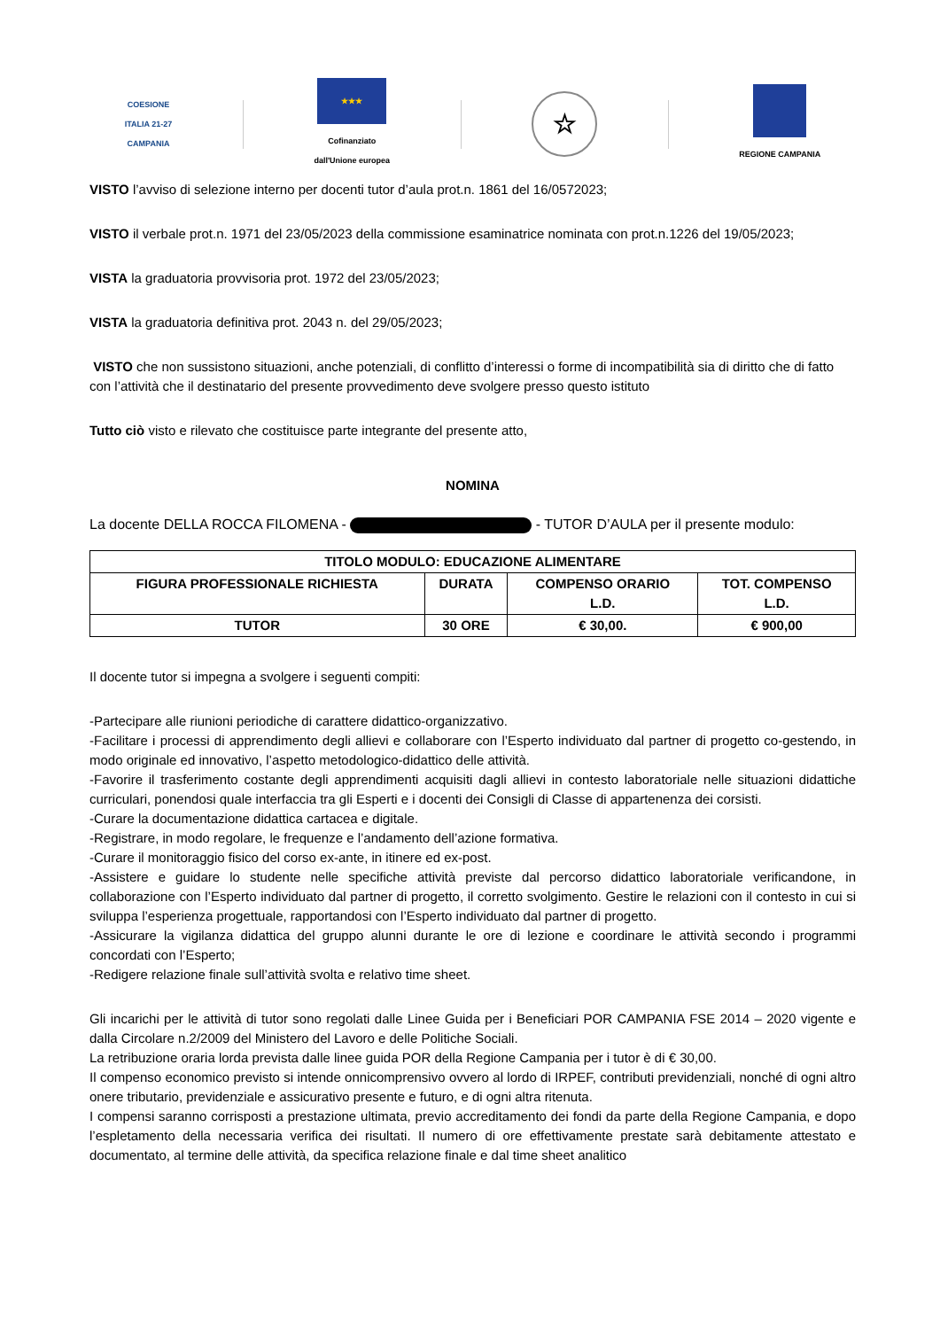COESIONE
ITALIA 21-27
CAMPANIA
★★★
Cofinanziato
dall'Unione europea
☆
REGIONE CAMPANIA
VISTO l’avviso di selezione interno per docenti tutor d’aula prot.n. 1861 del 16/0572023;
VISTO il verbale prot.n. 1971 del 23/05/2023 della commissione esaminatrice nominata con prot.n.1226 del 19/05/2023;
VISTA la graduatoria provvisoria prot. 1972 del 23/05/2023;
VISTA la graduatoria definitiva prot. 2043 n. del 29/05/2023;
VISTO che non sussistono situazioni, anche potenziali, di conflitto d’interessi o forme di incompatibilità sia di diritto che di fatto con l’attività che il destinatario del presente provvedimento deve svolgere presso questo istituto
Tutto ciò visto e rilevato che costituisce parte integrante del presente atto,
NOMINA
La docente DELLA ROCCA FILOMENA - - TUTOR D’AULA per il presente modulo:
| TITOLO MODULO: EDUCAZIONE ALIMENTARE | | | |
| --- | --- | --- | --- |
| FIGURA PROFESSIONALE RICHIESTA | DURATA | COMPENSO ORARIO L.D. | TOT. COMPENSO L.D. |
| TUTOR | 30 ORE | € 30,00. | € 900,00 |
Il docente tutor si impegna a svolgere i seguenti compiti:
-Partecipare alle riunioni periodiche di carattere didattico-organizzativo.
-Facilitare i processi di apprendimento degli allievi e collaborare con l’Esperto individuato dal partner di progetto co-gestendo, in modo originale ed innovativo, l’aspetto metodologico-didattico delle attività.
-Favorire il trasferimento costante degli apprendimenti acquisiti dagli allievi in contesto laboratoriale nelle situazioni didattiche curriculari, ponendosi quale interfaccia tra gli Esperti e i docenti dei Consigli di Classe di appartenenza dei corsisti.
-Curare la documentazione didattica cartacea e digitale.
-Registrare, in modo regolare, le frequenze e l’andamento dell’azione formativa.
-Curare il monitoraggio fisico del corso ex-ante, in itinere ed ex-post.
-Assistere e guidare lo studente nelle specifiche attività previste dal percorso didattico laboratoriale verificandone, in collaborazione con l’Esperto individuato dal partner di progetto, il corretto svolgimento. Gestire le relazioni con il contesto in cui si sviluppa l’esperienza progettuale, rapportandosi con l’Esperto individuato dal partner di progetto.
-Assicurare la vigilanza didattica del gruppo alunni durante le ore di lezione e coordinare le attività secondo i programmi concordati con l’Esperto;
-Redigere relazione finale sull’attività svolta e relativo time sheet.
Gli incarichi per le attività di tutor sono regolati dalle Linee Guida per i Beneficiari POR CAMPANIA FSE 2014 – 2020 vigente e dalla Circolare n.2/2009 del Ministero del Lavoro e delle Politiche Sociali.
La retribuzione oraria lorda prevista dalle linee guida POR della Regione Campania per i tutor è di € 30,00.
Il compenso economico previsto si intende onnicomprensivo ovvero al lordo di IRPEF, contributi previdenziali, nonché di ogni altro onere tributario, previdenziale e assicurativo presente e futuro, e di ogni altra ritenuta.
I compensi saranno corrisposti a prestazione ultimata, previo accreditamento dei fondi da parte della Regione Campania, e dopo l’espletamento della necessaria verifica dei risultati. Il numero di ore effettivamente prestate sarà debitamente attestato e documentato, al termine delle attività, da specifica relazione finale e dal time sheet analitico